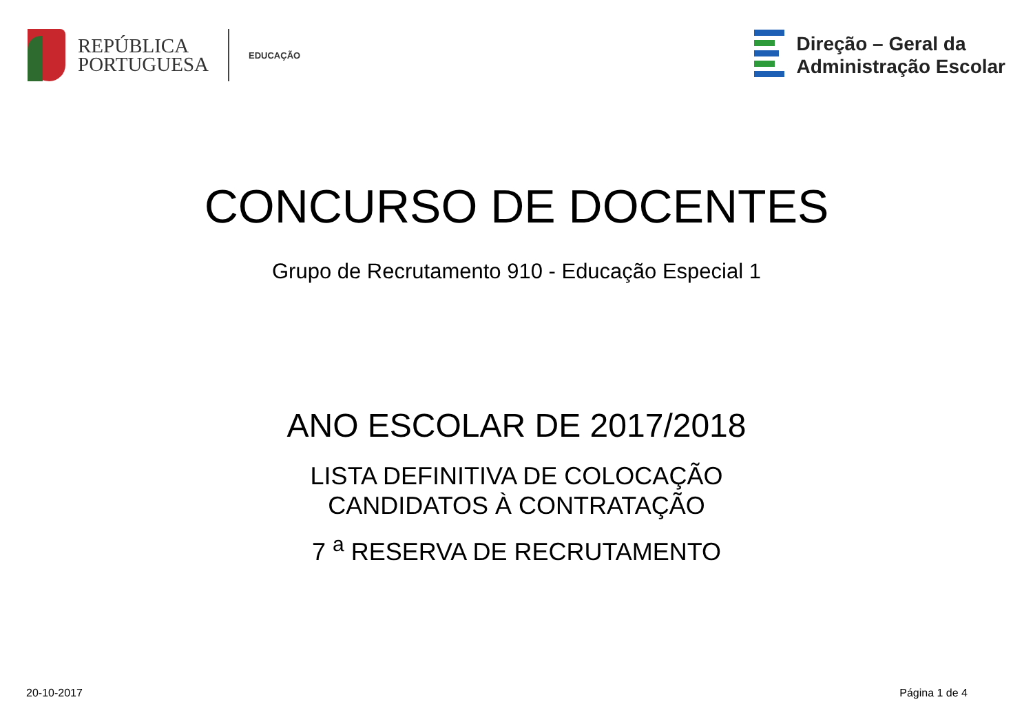REPÚBLICA
PORTUGUESA
EDUCAÇÃO
Direção – Geral da
Administração Escolar
CONCURSO DE DOCENTES
Grupo de Recrutamento 910 - Educação Especial 1
ANO ESCOLAR DE 2017/2018
LISTA DEFINITIVA DE COLOCAÇÃO
CANDIDATOS À CONTRATAÇÃO
7 <sup>a</sup> RESERVA DE RECRUTAMENTO
20-10-2017 Página 1 de 4